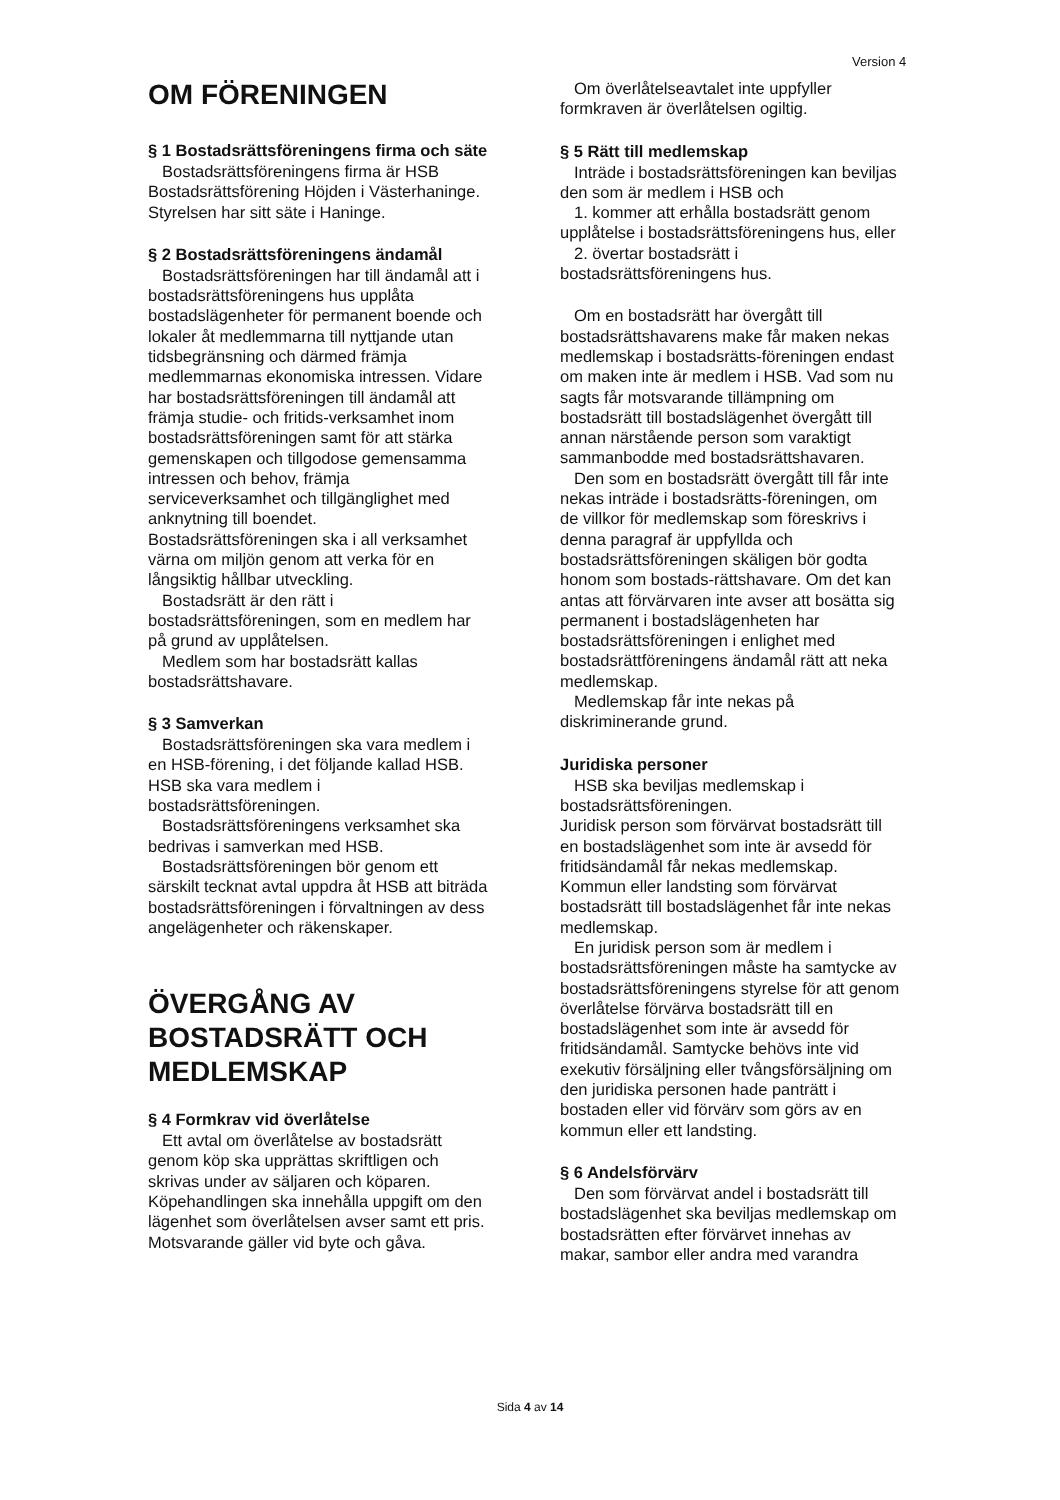Version 4
OM FÖRENINGEN
§ 1 Bostadsrättsföreningens firma och säte
Bostadsrättsföreningens firma är HSB Bostadsrättsförening Höjden i Västerhaninge. Styrelsen har sitt säte i Haninge.
§ 2 Bostadsrättsföreningens ändamål
Bostadsrättsföreningen har till ändamål att i bostadsrättsföreningens hus upplåta bostadslägenheter för permanent boende och lokaler åt medlemmarna till nyttjande utan tidsbegränsning och därmed främja medlemmarnas ekonomiska intressen. Vidare har bostadsrättsföreningen till ändamål att främja studie- och fritids-verksamhet inom bostadsrättsföreningen samt för att stärka gemenskapen och tillgodose gemensamma intressen och behov, främja serviceverksamhet och tillgänglighet med anknytning till boendet. Bostadsrättsföreningen ska i all verksamhet värna om miljön genom att verka för en långsiktig hållbar utveckling.
Bostadsrätt är den rätt i bostadsrättsföreningen, som en medlem har på grund av upplåtelsen.
Medlem som har bostadsrätt kallas bostadsrättshavare.
§ 3 Samverkan
Bostadsrättsföreningen ska vara medlem i en HSB-förening, i det följande kallad HSB. HSB ska vara medlem i bostadsrättsföreningen.
Bostadsrättsföreningens verksamhet ska bedrivas i samverkan med HSB.
Bostadsrättsföreningen bör genom ett särskilt tecknat avtal uppdra åt HSB att biträda bostadsrättsföreningen i förvaltningen av dess angelägenheter och räkenskaper.
ÖVERGÅNG AV BOSTADSRÄTT OCH MEDLEMSKAP
§ 4 Formkrav vid överlåtelse
Ett avtal om överlåtelse av bostadsrätt genom köp ska upprättas skriftligen och skrivas under av säljaren och köparen. Köpehandlingen ska innehålla uppgift om den lägenhet som överlåtelsen avser samt ett pris. Motsvarande gäller vid byte och gåva.
Om överlåtelseavtalet inte uppfyller formkraven är överlåtelsen ogiltig.
§ 5 Rätt till medlemskap
Inträde i bostadsrättsföreningen kan beviljas den som är medlem i HSB och
1. kommer att erhålla bostadsrätt genom upplåtelse i bostadsrättsföreningens hus, eller
2. övertar bostadsrätt i bostadsrättsföreningens hus.
Om en bostadsrätt har övergått till bostadsrättshavarens make får maken nekas medlemskap i bostadsrätts-föreningen endast om maken inte är medlem i HSB. Vad som nu sagts får motsvarande tillämpning om bostadsrätt till bostadslägenhet övergått till annan närstående person som varaktigt sammanbodde med bostadsrättshavaren.
Den som en bostadsrätt övergått till får inte nekas inträde i bostadsrätts-föreningen, om de villkor för medlemskap som föreskrivs i denna paragraf är uppfyllda och bostadsrättsföreningen skäligen bör godta honom som bostads-rättshavare. Om det kan antas att förvärvaren inte avser att bosätta sig permanent i bostadslägenheten har bostadsrättsföreningen i enlighet med bostadsrättföreningens ändamål rätt att neka medlemskap.
Medlemskap får inte nekas på diskriminerande grund.
Juridiska personer
HSB ska beviljas medlemskap i bostadsrättsföreningen.
Juridisk person som förvärvat bostadsrätt till en bostadslägenhet som inte är avsedd för fritidsändamål får nekas medlemskap. Kommun eller landsting som förvärvat bostadsrätt till bostadslägenhet får inte nekas medlemskap.
En juridisk person som är medlem i bostadsrättsföreningen måste ha samtycke av bostadsrättsföreningens styrelse för att genom överlåtelse förvärva bostadsrätt till en bostadslägenhet som inte är avsedd för fritidsändamål. Samtycke behövs inte vid exekutiv försäljning eller tvångsförsäljning om den juridiska personen hade panträtt i bostaden eller vid förvärv som görs av en kommun eller ett landsting.
§ 6 Andelsförvärv
Den som förvärvat andel i bostadsrätt till bostadslägenhet ska beviljas medlemskap om bostadsrätten efter förvärvet innehas av makar, sambor eller andra med varandra
Sida 4 av 14